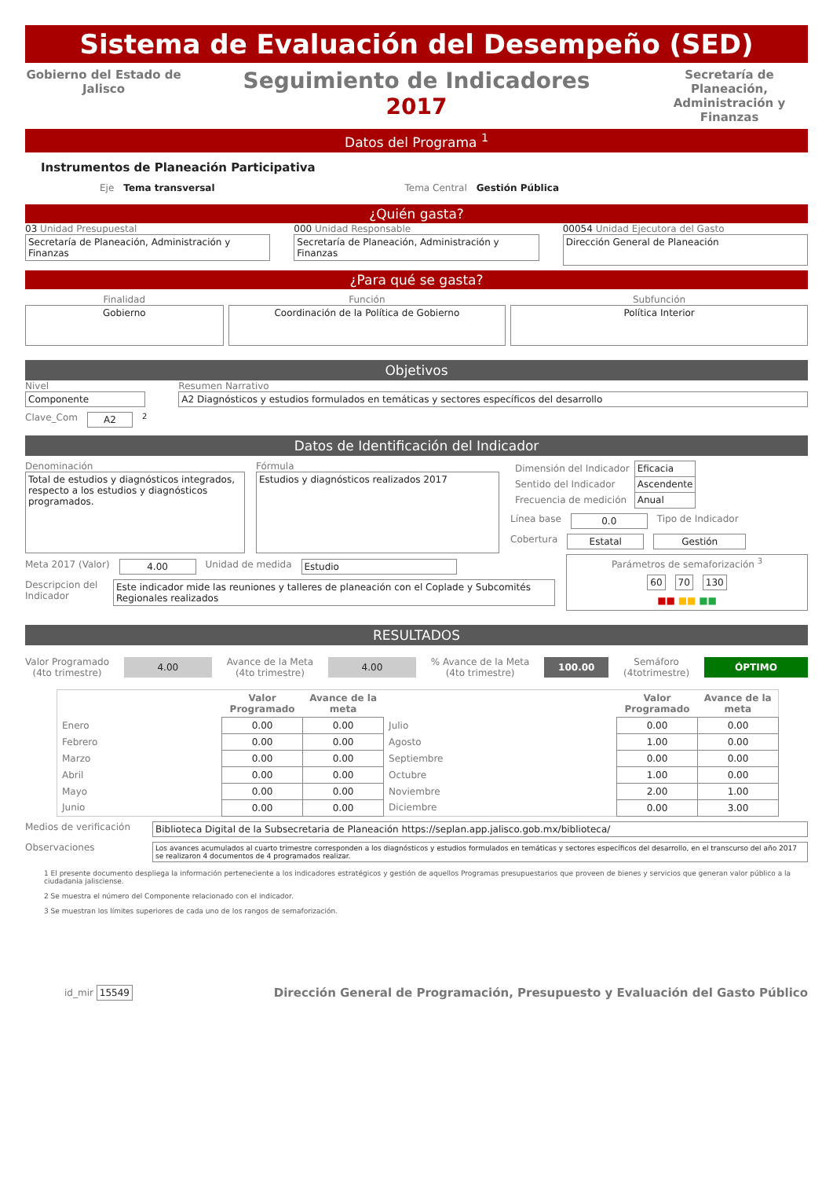Sistema de Evaluación del Desempeño (SED)
Gobierno del Estado de Jalisco
Seguimiento de Indicadores
2017
Secretaría de Planeación, Administración y Finanzas
Datos del Programa <sup>1</sup>
Instrumentos de Planeación Participativa
Eje Tema transversal Tema Central Gestión Pública
¿Quién gasta?
03 Unidad Presupuestal
Secretaría de Planeación, Administración y Finanzas
000 Unidad Responsable
Secretaría de Planeación, Administración y Finanzas
00054 Unidad Ejecutora del Gasto
Dirección General de Planeación
¿Para qué se gasta?
Finalidad
Gobierno
Función
Coordinación de la Política de Gobierno
Subfunción
Política Interior
Objetivos
Nivel
Componente
Clave_Com A2 <sup>2</sup>
Resumen Narrativo
A2 Diagnósticos y estudios formulados en temáticas y sectores específicos del desarrollo
Datos de Identificación del Indicador
Denominación
Total de estudios y diagnósticos integrados, respecto a los estudios y diagnósticos programados.
Fórmula
Estudios y diagnósticos realizados 2017
| Dimensión del Indicador | Eficacia |
| Sentido del Indicador | Ascendente |
| Frecuencia de medición | Anual |
Línea base 0.0 Tipo de Indicador
Cobertura Estatal Gestión
Meta 2017 (Valor) 4.00 Unidad de medida Estudio
Descripcion del Indicador Este indicador mide las reuniones y talleres de planeación con el Coplade y Subcomités Regionales realizados
Parámetros de semaforización <sup>3</sup>
60 70 130
■■ ■■ ■■
RESULTADOS
Valor Programado
(4to trimestre) 4.00 Avance de la Meta
(4to trimestre) 4.00 % Avance de la Meta
(4to trimestre) 100.00 Semáforo
(4totrimestre) ÓPTIMO
| | Valor Programado | Avance de la meta | | Valor Programado | Avance de la meta |
| --- | --- | --- | --- | --- | --- |
| Enero | 0.00 | 0.00 | Julio | 0.00 | 0.00 |
| Febrero | 0.00 | 0.00 | Agosto | 1.00 | 0.00 |
| Marzo | 0.00 | 0.00 | Septiembre | 0.00 | 0.00 |
| Abril | 0.00 | 0.00 | Octubre | 1.00 | 0.00 |
| Mayo | 0.00 | 0.00 | Noviembre | 2.00 | 1.00 |
| Junio | 0.00 | 0.00 | Diciembre | 0.00 | 3.00 |
Medios de verificación Biblioteca Digital de la Subsecretaria de Planeación https://seplan.app.jalisco.gob.mx/biblioteca/
Observaciones Los avances acumulados al cuarto trimestre corresponden a los diagnósticos y estudios formulados en temáticas y sectores específicos del desarrollo, en el transcurso del año 2017 se realizaron 4 documentos de 4 programados realizar.
1 El presente documento despliega la información perteneciente a los indicadores estratégicos y gestión de aquellos Programas presupuestarios que proveen de bienes y servicios que generan valor público a la ciudadania jalisciense.
2 Se muestra el número del Componente relacionado con el indicador.
3 Se muestran los límites superiores de cada uno de los rangos de semaforización.
id_mir 15549 Dirección General de Programación, Presupuesto y Evaluación del Gasto Público